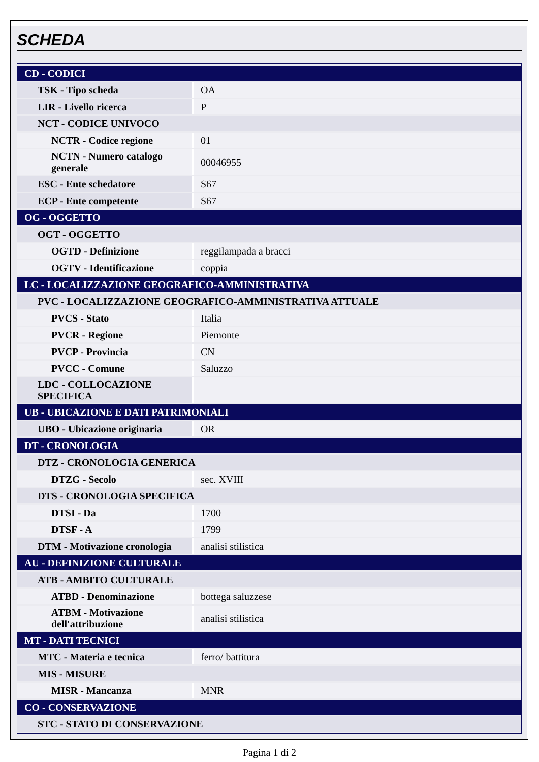SCHEDA
| CD - CODICI | |
| TSK - Tipo scheda | OA |
| LIR - Livello ricerca | P |
| NCT - CODICE UNIVOCO | |
| NCTR - Codice regione | 01 |
| NCTN - Numero catalogo generale | 00046955 |
| ESC - Ente schedatore | S67 |
| ECP - Ente competente | S67 |
| OG - OGGETTO | |
| OGT - OGGETTO | |
| OGTD - Definizione | reggilampada a bracci |
| OGTV - Identificazione | coppia |
| LC - LOCALIZZAZIONE GEOGRAFICO-AMMINISTRATIVA | |
| PVC - LOCALIZZAZIONE GEOGRAFICO-AMMINISTRATIVA ATTUALE | |
| PVCS - Stato | Italia |
| PVCR - Regione | Piemonte |
| PVCP - Provincia | CN |
| PVCC - Comune | Saluzzo |
| LDC - COLLOCAZIONE SPECIFICA | |
| UB - UBICAZIONE E DATI PATRIMONIALI | |
| UBO - Ubicazione originaria | OR |
| DT - CRONOLOGIA | |
| DTZ - CRONOLOGIA GENERICA | |
| DTZG - Secolo | sec. XVIII |
| DTS - CRONOLOGIA SPECIFICA | |
| DTSI - Da | 1700 |
| DTSF - A | 1799 |
| DTM - Motivazione cronologia | analisi stilistica |
| AU - DEFINIZIONE CULTURALE | |
| ATB - AMBITO CULTURALE | |
| ATBD - Denominazione | bottega saluzzese |
| ATBM - Motivazione dell'attribuzione | analisi stilistica |
| MT - DATI TECNICI | |
| MTC - Materia e tecnica | ferro/ battitura |
| MIS - MISURE | |
| MISR - Mancanza | MNR |
| CO - CONSERVAZIONE | |
| STC - STATO DI CONSERVAZIONE | |
Pagina 1 di 2